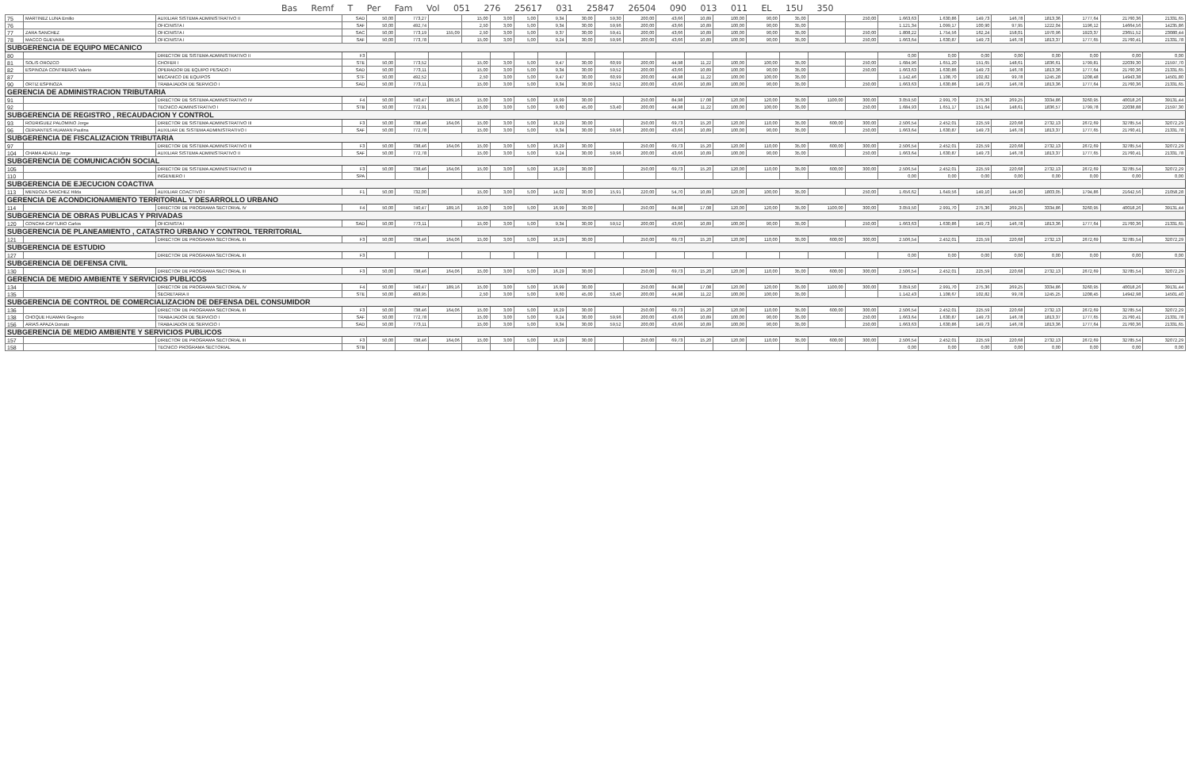Bas Remf T Per Fam Vol 051 276 25617 031 25847 26504 090 013 011 EL 15U 350
| 75 | MARTINEZ LUNA Emilio | AUXILIAR SISTEMA ADMINISTRATIVO II | SAD | 50,00 | 773,27 | | 15,00 | 3,00 | 5,00 | 9,34 | 30,00 | 59,30 | 200,00 | 43,66 | 10,89 | 100,00 | 90,00 | 35,00 | | 250,00 | 1.663,63 | 1.630,86 | 149,73 | 146,78 | 1813,36 | 1777,64 | 21760,36 | 21331,65 |
| 76 | | OFICINISTA I | SAF | 50,00 | 492,74 | | 2,50 | 3,00 | 5,00 | 9,34 | 30,00 | 59,96 | 200,00 | 43,66 | 10,89 | 100,00 | 90,00 | 35,00 | | | 1.121,34 | 1.099,17 | 100,90 | 97,95 | 1222,04 | 1196,12 | 14664,56 | 14235,86 |
| 77 | ZARA SANCHEZ | OFICINISTA I | SAC | 50,00 | 773,19 | 155,09 | 2,50 | 3,00 | 5,00 | 9,37 | 30,00 | 59,41 | 200,00 | 43,66 | 10,89 | 100,00 | 90,00 | 35,00 | | 250,00 | 1.808,22 | 1.754,56 | 162,24 | 158,01 | 1970,96 | 1923,37 | 23651,52 | 23080,44 |
| 78 | MACCO GUEVARA | OFICINISTA I | SAF | 50,00 | 773,78 | | 15,00 | 3,00 | 5,00 | 9,24 | 30,00 | 59,96 | 200,00 | 43,66 | 10,89 | 100,00 | 90,00 | 35,00 | | 250,00 | 1.663,64 | 1.630,87 | 149,73 | 146,78 | 1813,37 | 1777,65 | 21760,41 | 21331,78 |
| SUBGERENCIA DE EQUIPO MECANICO | | | | | | | | | | | | | | | | | | | | | | | | | | | | |
| 80 | | DIRECTOR DE SISTEMA ADMINISTRATIVO II | F3 | | | | | | | | | | | | | | | | | | 0,00 | 0,00 | 0,00 | 0,00 | 0,00 | 0,00 | 0,00 | 0,00 |
| 81 | SOLIS OROZCO | CHOFER I | STE | 50,00 | 773,52 | | 15,00 | 3,00 | 5,00 | 9,47 | 30,00 | 60,99 | 200,00 | 44,98 | 11,22 | 100,00 | 100,00 | 35,00 | | 250,00 | 1.684,96 | 1.651,20 | 151,65 | 148,61 | 1836,61 | 1799,81 | 22039,30 | 21597,70 |
| 82 | ESPINOZA CONTRERAS Valerio | OPERADOR DE EQUIPO PESADO I | SAD | 50,00 | 773,11 | | 15,00 | 3,00 | 5,00 | 9,34 | 30,00 | 59,52 | 200,00 | 43,66 | 10,89 | 100,00 | 90,00 | 35,00 | | 250,00 | 1.663,63 | 1.630,86 | 149,73 | 146,78 | 1813,36 | 1777,64 | 21760,36 | 21331,65 |
| 87 | | MECANICO DE EQUIPOS | STF | 50,00 | 492,52 | | 2,50 | 3,00 | 5,00 | 9,47 | 30,00 | 60,99 | 200,00 | 44,98 | 11,22 | 100,00 | 100,00 | 35,00 | | | 1.142,46 | 1.108,70 | 102,82 | 99,78 | 1245,28 | 1208,48 | 14943,38 | 14501,80 |
| 90 | ORTIZ ESPINOZA | TRABAJADOR DE SERVICIO I | SAD | 50,00 | 773,11 | | 15,00 | 3,00 | 5,00 | 9,34 | 30,00 | 59,52 | 200,00 | 43,66 | 10,89 | 100,00 | 90,00 | 35,00 | | 250,00 | 1.663,63 | 1.630,86 | 149,73 | 146,78 | 1813,36 | 1777,64 | 21760,36 | 21331,65 |
| GERENCIA DE ADMINISTRACION TRIBUTARIA | | | | | | | | | | | | | | | | | | | | | | | | | | | | |
| 91 | | DIRECTOR DE SISTEMA ADMINISTRATIVO IV | F4 | 50,00 | 740,47 | 189,16 | 15,00 | 3,00 | 5,00 | 16,99 | 30,00 | | 250,00 | 84,98 | 17,08 | 120,00 | 120,00 | 35,00 | 1100,00 | 300,00 | 3.059,50 | 2.991,70 | 275,36 | 269,25 | 3334,86 | 3260,95 | 40018,26 | 39131,44 |
| 92 | | TECNICO ADMINISTRATIVO I | STB | 50,00 | 772,91 | | 15,00 | 3,00 | 5,00 | 9,60 | 45,00 | 53,40 | 200,00 | 44,98 | 11,22 | 100,00 | 100,00 | 35,00 | | 250,00 | 1.684,93 | 1.651,17 | 151,64 | 148,61 | 1836,57 | 1799,78 | 22038,88 | 21597,30 |
| SUBGERENCIA DE REGISTRO , RECAUDACION Y CONTROL | | | | | | | | | | | | | | | | | | | | | | | | | | | | |
| 93 | RODRIGUEZ PALOMINO Jorge | DIRECTOR DE SISTEMA ADMINISTRATIVO III | F3 | 50,00 | 738,46 | 164,06 | 15,00 | 3,00 | 5,00 | 16,29 | 30,00 | | 250,00 | 69,73 | 15,20 | 120,00 | 110,00 | 35,00 | 600,00 | 300,00 | 2.506,54 | 2.452,01 | 225,59 | 220,68 | 2732,13 | 2672,69 | 32785,54 | 32072,29 |
| 96 | CERVANTES HUAMAN Paulina | AUXILIAR DE SISTEMA ADMINISTRATIVO I | SAF | 50,00 | 772,78 | | 15,00 | 3,00 | 5,00 | 9,34 | 30,00 | 59,96 | 200,00 | 43,66 | 10,89 | 100,00 | 90,00 | 35,00 | | 250,00 | 1.663,64 | 1.630,87 | 149,73 | 146,78 | 1813,37 | 1777,65 | 21760,41 | 21331,78 |
| SUBGERENCIA DE FISCALIZACION TRIBUTARIA | | | | | | | | | | | | | | | | | | | | | | | | | | | | |
| 97 | | DIRECTOR DE SISTEMA ADMINISTRATIVO III | F3 | 50,00 | 738,46 | 164,06 | 15,00 | 3,00 | 5,00 | 16,29 | 30,00 | | 250,00 | 69,73 | 15,20 | 120,00 | 110,00 | 35,00 | 600,00 | 300,00 | 2.506,54 | 2.452,01 | 225,59 | 220,68 | 2732,13 | 2672,69 | 32785,54 | 32072,29 |
| 104 | CHAMA ADAULI Jorge | AUXILIAR SISTEMA ADMINISTRATIVO II | SAF | 50,00 | 772,78 | | 15,00 | 3,00 | 5,00 | 9,24 | 30,00 | 59,96 | 200,00 | 43,66 | 10,89 | 100,00 | 90,00 | 35,00 | | 250,00 | 1.663,64 | 1.630,87 | 149,73 | 146,78 | 1813,37 | 1777,65 | 21760,41 | 21331,78 |
| SUBGERENCIA DE COMUNICACIÓN SOCIAL | | | | | | | | | | | | | | | | | | | | | | | | | | | | |
| 105 | | DIRECTOR DE SISTEMA ADMINISTRATIVO III | F3 | 50,00 | 738,46 | 164,06 | 15,00 | 3,00 | 5,00 | 16,29 | 30,00 | | 250,00 | 69,73 | 15,20 | 120,00 | 110,00 | 35,00 | 600,00 | 300,00 | 2.506,54 | 2.452,01 | 225,59 | 220,68 | 2732,13 | 2672,69 | 32785,54 | 32072,29 |
| 110 | | INGENIERO I | SPA | | | | | | | | | | | | | | | | | | 0,00 | 0,00 | 0,00 | 0,00 | 0,00 | 0,00 | 0,00 | 0,00 |
| SUBGERENCIA DE EJECUCION COACTIVA | | | | | | | | | | | | | | | | | | | | | | | | | | | | |
| 113 | MENDOZA SANCHEZ Hilda | AUXILIAR COACTIVO I | F1 | 50,00 | 732,00 | | 15,00 | 3,00 | 5,00 | 14,02 | 30,00 | 15,91 | 220,00 | 54,70 | 10,89 | 120,00 | 100,00 | 35,00 | | 250,00 | 1.656,62 | 1.649,56 | 149,10 | 144,90 | 1803,05 | 1794,86 | 21642,56 | 21058,28 |
| GERENCIA DE ACONDICIONAMIENTO TERRITORIAL Y DESARROLLO URBANO | | | | | | | | | | | | | | | | | | | | | | | | | | | | |
| 114 | | DIRECTOR DE PROGRAMA SECTORIAL IV | F4 | 50,00 | 740,47 | 189,16 | 15,00 | 3,00 | 5,00 | 16,99 | 30,00 | | 250,00 | 84,98 | 17,08 | 120,00 | 120,00 | 35,00 | 1100,00 | 300,00 | 3.059,50 | 2.991,70 | 275,36 | 269,25 | 3334,86 | 3260,95 | 40018,26 | 39131,44 |
| SUBGERENCIA DE OBRAS PUBLICAS Y PRIVADAS | | | | | | | | | | | | | | | | | | | | | | | | | | | | |
| 120 | CONCHA CAYTURO Carlos | OFICINISTA I | SAD | 50,00 | 773,11 | | 15,00 | 3,00 | 5,00 | 9,34 | 30,00 | 59,52 | 200,00 | 43,66 | 10,89 | 100,00 | 90,00 | 35,00 | | 250,00 | 1.663,63 | 1.630,86 | 149,73 | 146,78 | 1813,36 | 1777,64 | 21760,36 | 21331,65 |
| SUBGERENCIA DE PLANEAMIENTO , CATASTRO URBANO Y CONTROL TERRITORIAL | | | | | | | | | | | | | | | | | | | | | | | | | | | | |
| 121 | | DIRECTOR DE PROGRAMA SECTORIAL III | F3 | 50,00 | 738,46 | 164,06 | 15,00 | 3,00 | 5,00 | 16,29 | 30,00 | | 250,00 | 69,73 | 15,20 | 120,00 | 110,00 | 35,00 | 600,00 | 300,00 | 2.506,54 | 2.452,01 | 225,59 | 220,68 | 2732,13 | 2672,69 | 32785,54 | 32072,29 |
| SUBGERENCIA DE ESTUDIO | | | | | | | | | | | | | | | | | | | | | | | | | | | | |
| 127 | | DIRECTOR DE PROGRAMA SECTORIAL III | F3 | | | | | | | | | | | | | | | | | | 0,00 | 0,00 | 0,00 | 0,00 | 0,00 | 0,00 | 0,00 | 0,00 |
| SUBGERENCIA DE DEFENSA CIVIL | | | | | | | | | | | | | | | | | | | | | | | | | | | | |
| 130 | | DIRECTOR DE PROGRAMA SECTORIAL III | F3 | 50,00 | 738,46 | 164,06 | 15,00 | 3,00 | 5,00 | 16,29 | 30,00 | | 250,00 | 69,73 | 15,20 | 120,00 | 110,00 | 35,00 | 600,00 | 300,00 | 2.506,54 | 2.452,01 | 225,59 | 220,68 | 2732,13 | 2672,69 | 32785,54 | 32072,29 |
| GERENCIA DE MEDIO AMBIENTE Y SERVICIOS PUBLICOS | | | | | | | | | | | | | | | | | | | | | | | | | | | | |
| 134 | | DIRECTOR DE PROGRAMA SECTORIAL IV | F4 | 50,00 | 740,47 | 189,16 | 15,00 | 3,00 | 5,00 | 16,99 | 30,00 | | 250,00 | 84,98 | 17,08 | 120,00 | 120,00 | 35,00 | 1100,00 | 300,00 | 3.059,50 | 2.991,70 | 275,36 | 269,25 | 3334,86 | 3260,95 | 40018,26 | 39131,44 |
| 135 | | SECRETARIA II | STE | 50,00 | 493,95 | | 2,50 | 3,00 | 5,00 | 9,60 | 45,00 | 53,40 | 200,00 | 44,98 | 11,22 | 100,00 | 100,00 | 35,00 | | | 1.142,43 | 1.108,67 | 102,82 | 99,78 | 1245,25 | 1208,45 | 14942,98 | 14501,40 |
| SUBGERENCIA DE CONTROL DE COMERCIALIZACION DE DEFENSA DEL CONSUMIDOR | | | | | | | | | | | | | | | | | | | | | | | | | | | | |
| 136 | | DIRECTOR DE PROGRAMA SECTORIAL III | F3 | 50,00 | 738,46 | 164,06 | 15,00 | 3,00 | 5,00 | 16,29 | 30,00 | | 250,00 | 69,73 | 15,20 | 120,00 | 110,00 | 35,00 | 600,00 | 300,00 | 2.506,54 | 2.452,01 | 225,59 | 220,68 | 2732,13 | 2672,69 | 32785,54 | 32072,29 |
| 138 | CHOQUE HUAMAN Gregorio | TRABAJADOR DE SERVICIO I | SAF | 50,00 | 772,78 | | 15,00 | 3,00 | 5,00 | 9,24 | 30,00 | 59,96 | 200,00 | 43,66 | 10,89 | 100,00 | 90,00 | 35,00 | | 250,00 | 1.663,64 | 1.630,87 | 149,73 | 146,78 | 1813,37 | 1777,65 | 21760,41 | 21331,78 |
| 156 | ARIAS APAZA Donato | TRABAJADOR DE SERVICIO I | SAD | 50,00 | 773,11 | | 15,00 | 3,00 | 5,00 | 9,34 | 30,00 | 59,52 | 200,00 | 43,66 | 10,89 | 100,00 | 90,00 | 35,00 | | 250,00 | 1.663,63 | 1.630,86 | 149,73 | 146,78 | 1813,36 | 1777,64 | 21760,36 | 21331,65 |
| SUBGERENCIA DE MEDIO AMBIENTE Y SERVICIOS PUBLICOS | | | | | | | | | | | | | | | | | | | | | | | | | | | | |
| 157 | | DIRECTOR DE PROGRAMA SECTORIAL III | F3 | 50,00 | 738,46 | 164,06 | 15,00 | 3,00 | 5,00 | 16,29 | 30,00 | | 250,00 | 69,73 | 15,20 | 120,00 | 110,00 | 35,00 | 600,00 | 300,00 | 2.506,54 | 2.452,01 | 225,59 | 220,68 | 2732,13 | 2672,69 | 32785,54 | 32072,29 |
| 158 | | TECNICO PROGRAMA SECTORIAL | STB | | | | | | | | | | | | | | | | | | 0,00 | 0,00 | 0,00 | 0,00 | 0,00 | 0,00 | 0,00 | 0,00 |